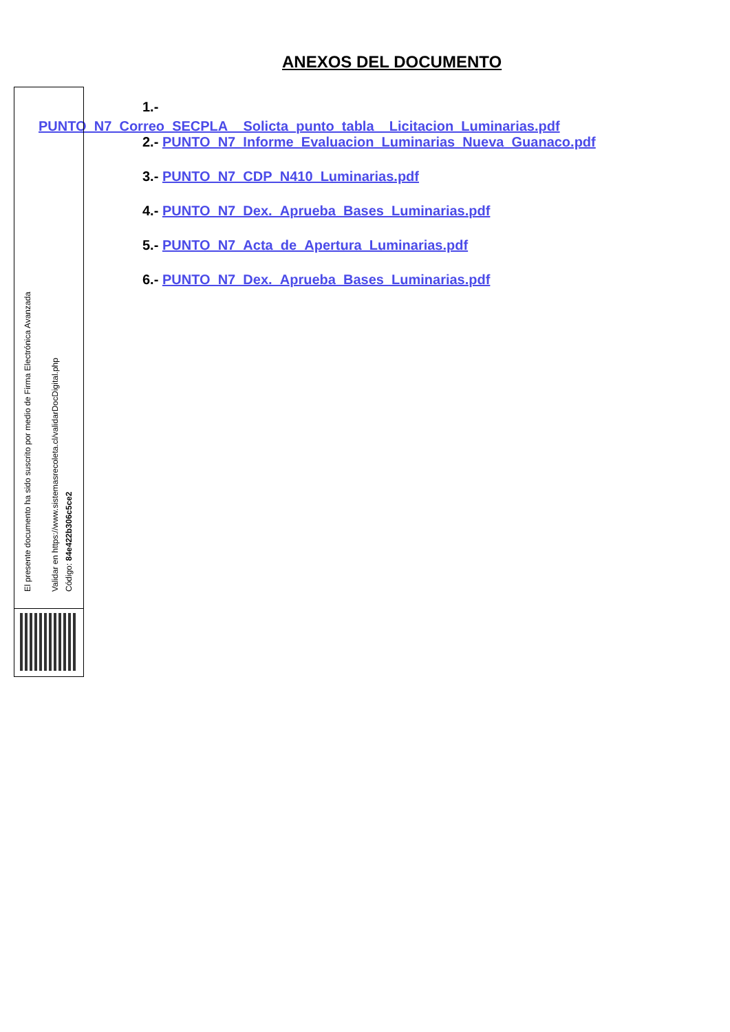ANEXOS DEL DOCUMENTO
1.-
PUNTO_N7_Correo_SECPLA__Solicta_punto_tabla__Licitacion_Luminarias.pdf
2.- PUNTO_N7_Informe_Evaluacion_Luminarias_Nueva_Guanaco.pdf
3.- PUNTO_N7_CDP_N410_Luminarias.pdf
4.- PUNTO_N7_Dex._Aprueba_Bases_Luminarias.pdf
5.- PUNTO_N7_Acta_de_Apertura_Luminarias.pdf
6.- PUNTO_N7_Dex._Aprueba_Bases_Luminarias.pdf
El presente documento ha sido suscrito por medio de Firma Electrónica Avanzada
Validar en https://www.sistemasrecoleta.cl/validarDocDigital.php
Código: 84e422b306c5ce2